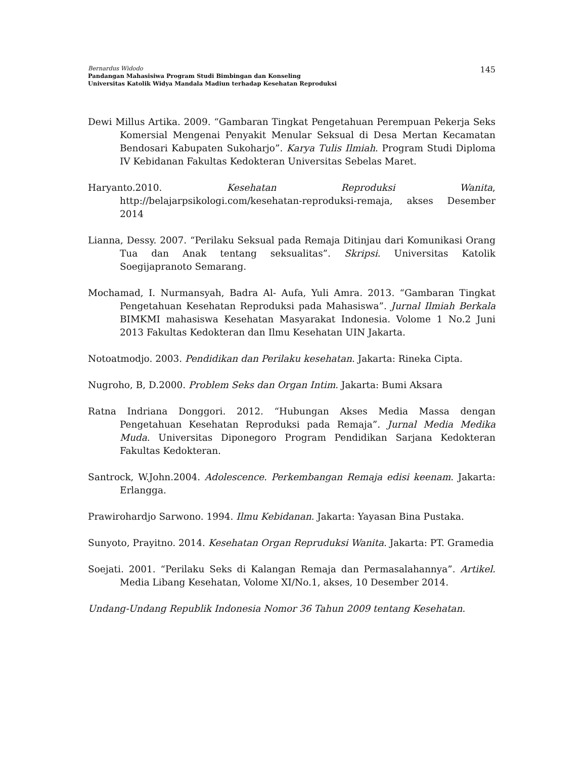Bernardus Widodo
Pandangan Mahasisiwa Program Studi Bimbingan dan Konseling
Universitas Katolik Widya Mandala Madiun terhadap Kesehatan Reproduksi
145
Dewi Millus Artika. 2009. “Gambaran Tingkat Pengetahuan Perempuan Pekerja Seks Komersial Mengenai Penyakit Menular Seksual di Desa Mertan Kecamatan Bendosari Kabupaten Sukoharjo”. Karya Tulis Ilmiah. Program Studi Diploma IV Kebidanan Fakultas Kedokteran Universitas Sebelas Maret.
Haryanto.2010. Kesehatan Reproduksi Wanita, http://belajarpsikologi.com/kesehatan-reproduksi-remaja, akses Desember 2014
Lianna, Dessy. 2007. “Perilaku Seksual pada Remaja Ditinjau dari Komunikasi Orang Tua dan Anak tentang seksualitas”. Skripsi. Universitas Katolik Soegijapranoto Semarang.
Mochamad, I. Nurmansyah, Badra Al- Aufa, Yuli Amra. 2013. “Gambaran Tingkat Pengetahuan Kesehatan Reproduksi pada Mahasiswa”. Jurnal Ilmiah Berkala BIMKMI mahasiswa Kesehatan Masyarakat Indonesia. Volome 1 No.2 Juni 2013 Fakultas Kedokteran dan Ilmu Kesehatan UIN Jakarta.
Notoatmodjo. 2003. Pendidikan dan Perilaku kesehatan. Jakarta: Rineka Cipta.
Nugroho, B, D.2000. Problem Seks dan Organ Intim. Jakarta: Bumi Aksara
Ratna Indriana Donggori. 2012. “Hubungan Akses Media Massa dengan Pengetahuan Kesehatan Reproduksi pada Remaja”. Jurnal Media Medika Muda. Universitas Diponegoro Program Pendidikan Sarjana Kedokteran Fakultas Kedokteran.
Santrock, W.John.2004. Adolescence. Perkembangan Remaja edisi keenam. Jakarta: Erlangga.
Prawirohardjo Sarwono. 1994. Ilmu Kebidanan. Jakarta: Yayasan Bina Pustaka.
Sunyoto, Prayitno. 2014. Kesehatan Organ Repruduksi Wanita. Jakarta: PT. Gramedia
Soejati. 2001. “Perilaku Seks di Kalangan Remaja dan Permasalahannya”. Artikel. Media Libang Kesehatan, Volome XI/No.1, akses, 10 Desember 2014.
Undang-Undang Republik Indonesia Nomor 36 Tahun 2009 tentang Kesehatan.